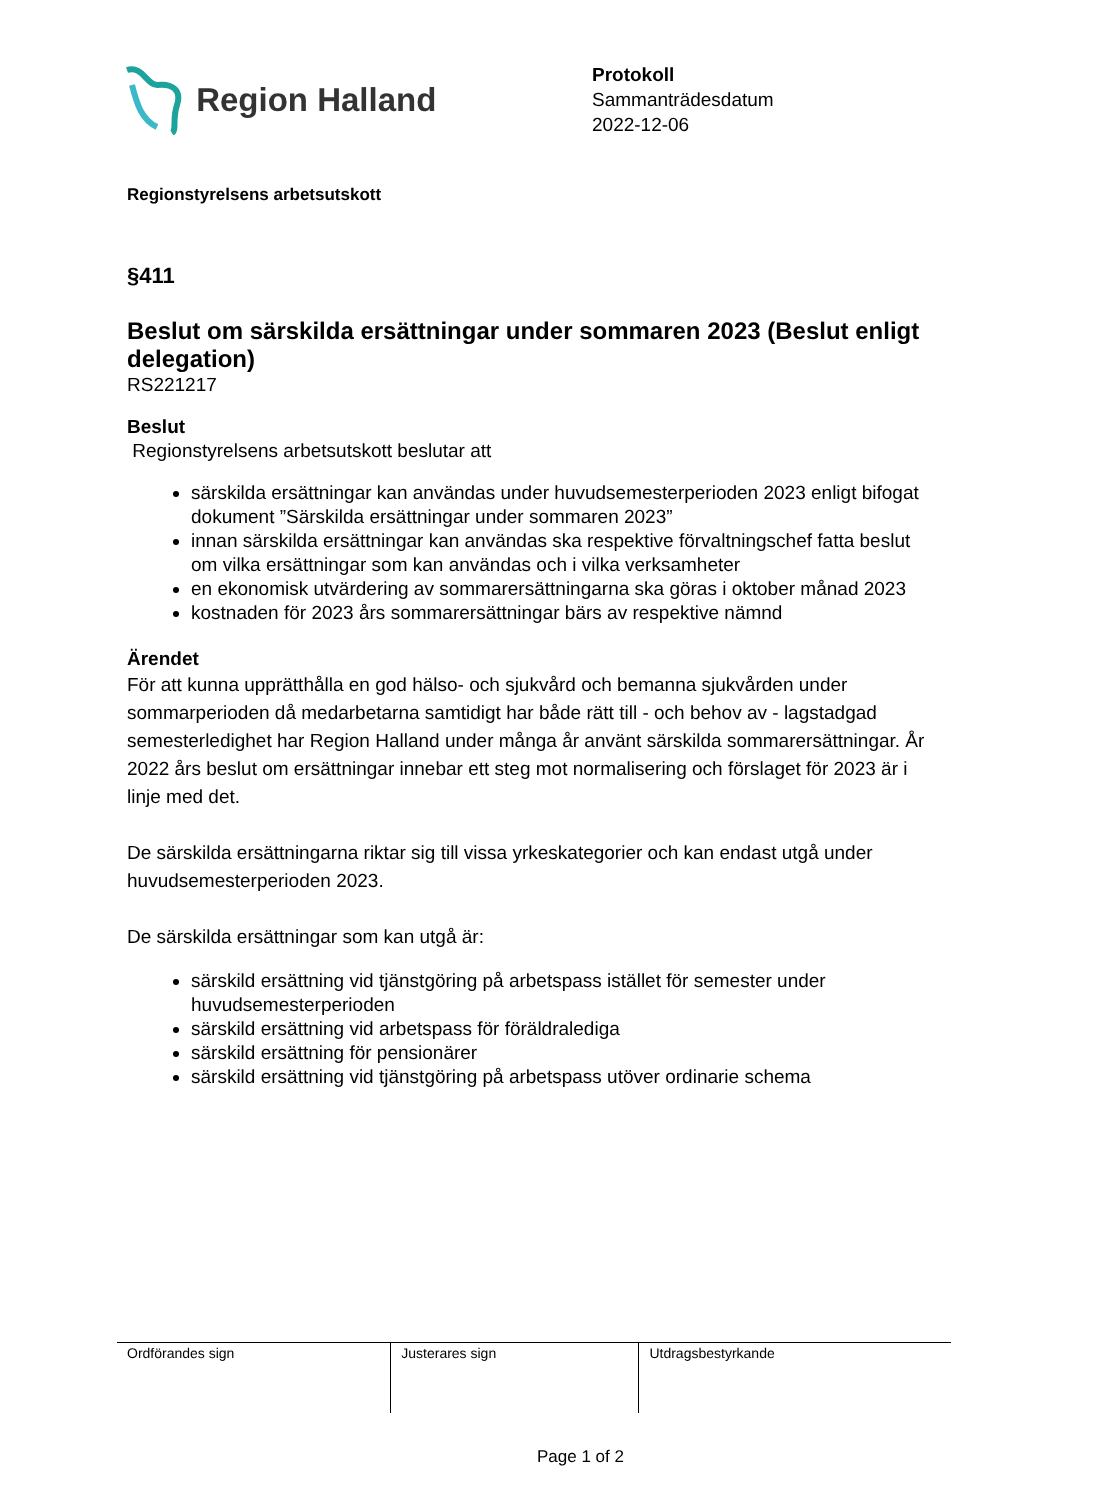Region Halland
Protokoll
Sammanträdesdatum
2022-12-06
Regionstyrelsens arbetsutskott
§411
Beslut om särskilda ersättningar under sommaren 2023 (Beslut enligt delegation)
RS221217
Beslut
Regionstyrelsens arbetsutskott beslutar att
särskilda ersättningar kan användas under huvudsemesterperioden 2023 enligt bifogat dokument ”Särskilda ersättningar under sommaren 2023”
innan särskilda ersättningar kan användas ska respektive förvaltningschef fatta beslut om vilka ersättningar som kan användas och i vilka verksamheter
en ekonomisk utvärdering av sommarersättningarna ska göras i oktober månad 2023
kostnaden för 2023 års sommarersättningar bärs av respektive nämnd
Ärendet
För att kunna upprätthålla en god hälso- och sjukvård och bemanna sjukvården under sommarperioden då medarbetarna samtidigt har både rätt till - och behov av - lagstadgad semesterledighet har Region Halland under många år använt särskilda sommarersättningar. År 2022 års beslut om ersättningar innebar ett steg mot normalisering och förslaget för 2023 är i linje med det.
De särskilda ersättningarna riktar sig till vissa yrkeskategorier och kan endast utgå under huvudsemesterperioden 2023.
De särskilda ersättningar som kan utgå är:
särskild ersättning vid tjänstgöring på arbetspass istället för semester under huvudsemesterperioden
särskild ersättning vid arbetspass för föräldralediga
särskild ersättning för pensionärer
särskild ersättning vid tjänstgöring på arbetspass utöver ordinarie schema
| Ordförandes sign | Justerares sign | Utdragsbestyrkande |
Page 1 of 2